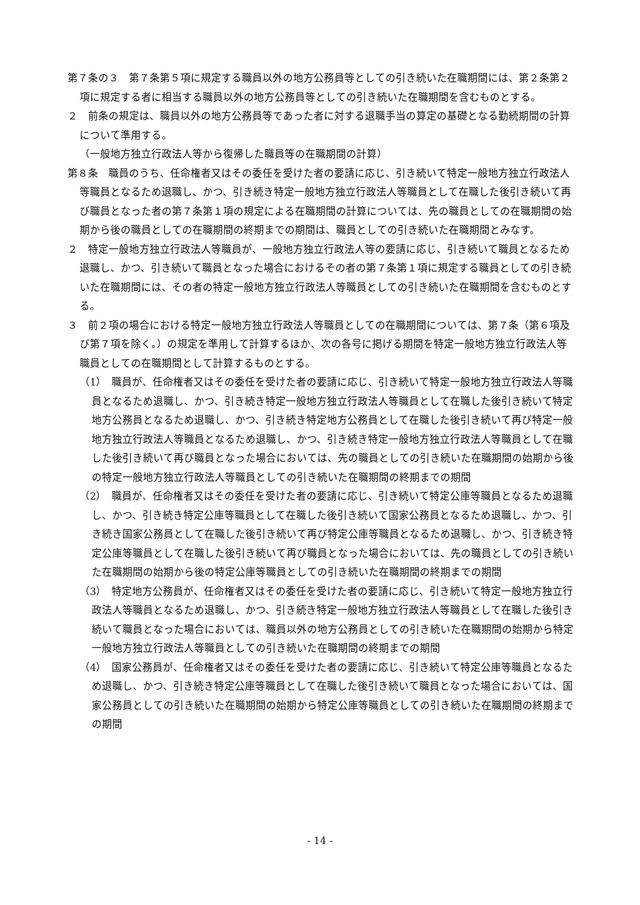第７条の３　第７条第５項に規定する職員以外の地方公務員等としての引き続いた在職期間には、第２条第２項に規定する者に相当する職員以外の地方公務員等としての引き続いた在職期間を含むものとする。
２　前条の規定は、職員以外の地方公務員等であった者に対する退職手当の算定の基礎となる勤続期間の計算について準用する。
（一般地方独立行政法人等から復帰した職員等の在職期間の計算）
第８条　職員のうち、任命権者又はその委任を受けた者の要請に応じ、引き続いて特定一般地方独立行政法人等職員となるため退職し、かつ、引き続き特定一般地方独立行政法人等職員として在職した後引き続いて再び職員となった者の第７条第１項の規定による在職期間の計算については、先の職員としての在職期間の始期から後の職員としての在職期間の終期までの期間は、職員としての引き続いた在職期間とみなす。
２　特定一般地方独立行政法人等職員が、一般地方独立行政法人等の要請に応じ、引き続いて職員となるため退職し、かつ、引き続いて職員となった場合におけるその者の第７条第１項に規定する職員としての引き続いた在職期間には、その者の特定一般地方独立行政法人等職員としての引き続いた在職期間を含むものとする。
３　前２項の場合における特定一般地方独立行政法人等職員としての在職期間については、第７条（第６項及び第７項を除く。）の規定を準用して計算するほか、次の各号に掲げる期間を特定一般地方独立行政法人等職員としての在職期間として計算するものとする。
（1）　職員が、任命権者又はその委任を受けた者の要請に応じ、引き続いて特定一般地方独立行政法人等職員となるため退職し、かつ、引き続き特定一般地方独立行政法人等職員として在職した後引き続いて特定地方公務員となるため退職し、かつ、引き続き特定地方公務員として在職した後引き続いて再び特定一般地方独立行政法人等職員となるため退職し、かつ、引き続き特定一般地方独立行政法人等職員として在職した後引き続いて再び職員となった場合においては、先の職員としての引き続いた在職期間の始期から後の特定一般地方独立行政法人等職員としての引き続いた在職期間の終期までの期間
（2）　職員が、任命権者又はその委任を受けた者の要請に応じ、引き続いて特定公庫等職員となるため退職し、かつ、引き続き特定公庫等職員として在職した後引き続いて国家公務員となるため退職し、かつ、引き続き国家公務員として在職した後引き続いて再び特定公庫等職員となるため退職し、かつ、引き続き特定公庫等職員として在職した後引き続いて再び職員となった場合においては、先の職員としての引き続いた在職期間の始期から後の特定公庫等職員としての引き続いた在職期間の終期までの期間
（3）　特定地方公務員が、任命権者又はその委任を受けた者の要請に応じ、引き続いて特定一般地方独立行政法人等職員となるため退職し、かつ、引き続き特定一般地方独立行政法人等職員として在職した後引き続いて職員となった場合においては、職員以外の地方公務員としての引き続いた在職期間の始期から特定一般地方独立行政法人等職員としての引き続いた在職期間の終期までの期間
（4）　国家公務員が、任命権者又はその委任を受けた者の要請に応じ、引き続いて特定公庫等職員となるため退職し、かつ、引き続き特定公庫等職員として在職した後引き続いて職員となった場合においては、国家公務員としての引き続いた在職期間の始期から特定公庫等職員としての引き続いた在職期間の終期までの期間
- 14 -